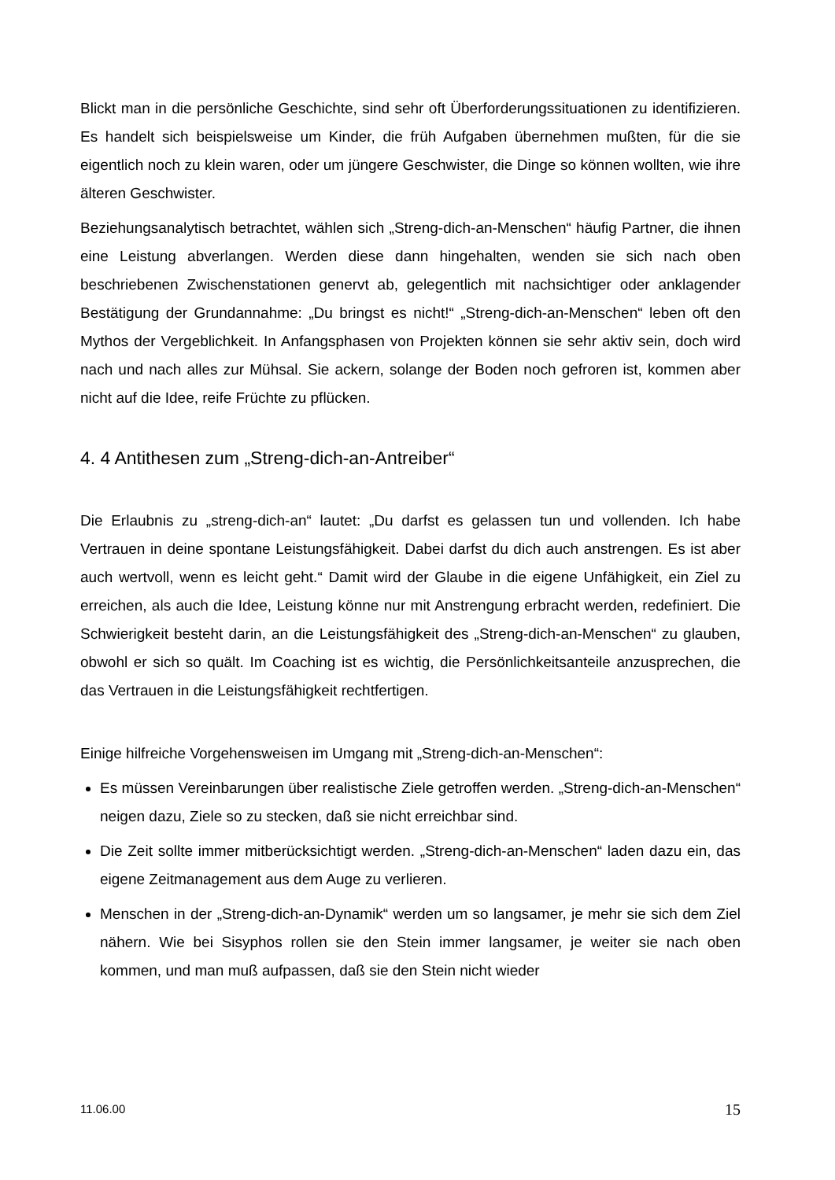Blickt man in die persönliche Geschichte, sind sehr oft Überforderungssituationen zu identifizieren. Es handelt sich beispielsweise um Kinder, die früh Aufgaben übernehmen mußten, für die sie eigentlich noch zu klein waren, oder um jüngere Geschwister, die Dinge so können wollten, wie ihre älteren Geschwister.
Beziehungsanalytisch betrachtet, wählen sich „Streng-dich-an-Menschen“ häufig Partner, die ihnen eine Leistung abverlangen. Werden diese dann hingehalten, wenden sie sich nach oben beschriebenen Zwischenstationen genervt ab, gelegentlich mit nachsichtiger oder anklagender Bestätigung der Grundannahme: „Du bringst es nicht!“ „Streng-dich-an-Menschen“ leben oft den Mythos der Vergeblichkeit. In Anfangsphasen von Projekten können sie sehr aktiv sein, doch wird nach und nach alles zur Mühsal. Sie ackern, solange der Boden noch gefroren ist, kommen aber nicht auf die Idee, reife Früchte zu pflücken.
4. 4 Antithesen zum „Streng-dich-an-Antreiber“
Die Erlaubnis zu „streng-dich-an“ lautet: „Du darfst es gelassen tun und vollenden. Ich habe Vertrauen in deine spontane Leistungsfähigkeit. Dabei darfst du dich auch anstrengen. Es ist aber auch wertvoll, wenn es leicht geht.“ Damit wird der Glaube in die eigene Unfähigkeit, ein Ziel zu erreichen, als auch die Idee, Leistung könne nur mit Anstrengung erbracht werden, redefiniert. Die Schwierigkeit besteht darin, an die Leistungsfähigkeit des „Streng-dich-an-Menschen“ zu glauben, obwohl er sich so quält. Im Coaching ist es wichtig, die Persönlichkeitsanteile anzusprechen, die das Vertrauen in die Leistungsfähigkeit rechtfertigen.
Einige hilfreiche Vorgehensweisen im Umgang mit „Streng-dich-an-Menschen“:
Es müssen Vereinbarungen über realistische Ziele getroffen werden. „Streng-dich-an-Menschen“ neigen dazu, Ziele so zu stecken, daß sie nicht erreichbar sind.
Die Zeit sollte immer mitberücksichtigt werden. „Streng-dich-an-Menschen“ laden dazu ein, das eigene Zeitmanagement aus dem Auge zu verlieren.
Menschen in der „Streng-dich-an-Dynamik“ werden um so langsamer, je mehr sie sich dem Ziel nähern. Wie bei Sisyphos rollen sie den Stein immer langsamer, je weiter sie nach oben kommen, und man muß aufpassen, daß sie den Stein nicht wieder
11.06.00 15